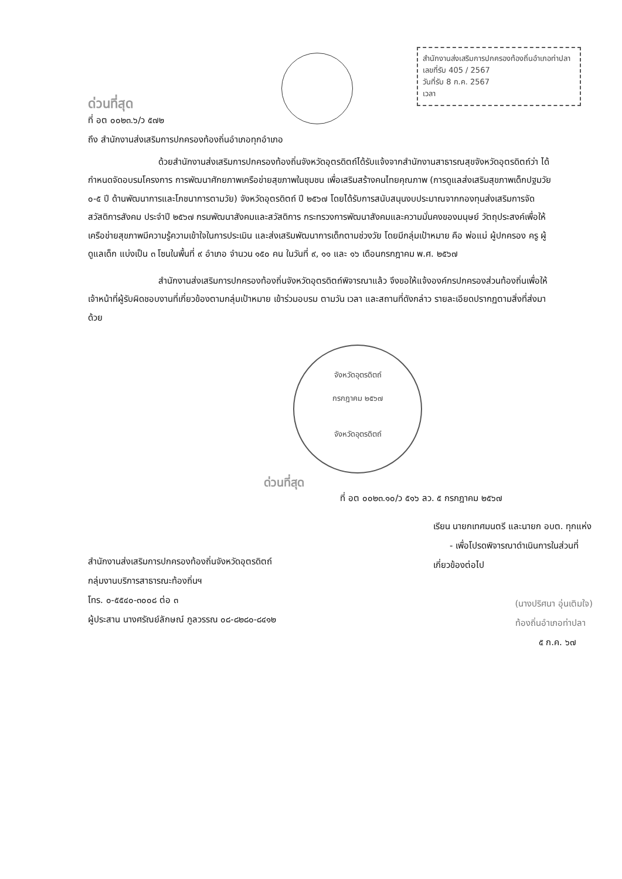สำนักงานส่งเสริมการปกครองท้องถิ่นอำเภอท่าปลา
เลขที่รับ 405 / 2567
วันที่รับ 8 ก.ค. 2567
เวลา
ด่วนที่สุด
ที่ อต ๐๐๒๓.๖/ว ๕๗๒
ถึง สำนักงานส่งเสริมการปกครองท้องถิ่นอำเภอทุกอำเภอ
ด้วยสำนักงานส่งเสริมการปกครองท้องถิ่นจังหวัดอุตรดิตถ์ได้รับแจ้งจากสำนักงานสาธารณสุขจังหวัดอุตรดิตถ์ว่า ได้กำหนดจัดอบรมโครงการ การพัฒนาศักยภาพเครือข่ายสุขภาพในชุมชน เพื่อเสริมสร้างคนไทยคุณภาพ (การดูแลส่งเสริมสุขภาพเด็กปฐมวัย ๐-๕ ปี ด้านพัฒนาการและโภชนาการตามวัย) จังหวัดอุตรดิตถ์ ปี ๒๕๖๗ โดยได้รับการสนับสนุนงบประมาณจากกองทุนส่งเสริมการจัดสวัสดิการสังคม ประจำปี ๒๕๖๗ กรมพัฒนาสังคมและสวัสดิการ กระทรวงการพัฒนาสังคมและความมั่นคงของมนุษย์ วัตถุประสงค์เพื่อให้เครือข่ายสุขภาพมีความรู้ความเข้าใจในการประเมิน และส่งเสริมพัฒนาการเด็กตามช่วงวัย โดยมีกลุ่มเป้าหมาย คือ พ่อแม่ ผู้ปกครอง ครู ผู้ดูแลเด็ก แบ่งเป็น ๓ โซนในพื้นที่ ๙ อำเภอ จำนวน ๑๕๐ คน ในวันที่ ๙, ๑๑ และ ๑๖ เดือนกรกฎาคม พ.ศ. ๒๕๖๗
สำนักงานส่งเสริมการปกครองท้องถิ่นจังหวัดอุตรดิตถ์พิจารณาแล้ว จึงขอให้แจ้งองค์กรปกครองส่วนท้องถิ่นเพื่อให้เจ้าหน้าที่ผู้รับผิดชอบงานที่เกี่ยวข้องตามกลุ่มเป้าหมาย เข้าร่วมอบรม ตามวัน เวลา และสถานที่ดังกล่าว รายละเอียดปรากฏตามสิ่งที่ส่งมาด้วย
จังหวัดอุตรดิตถ์
กรกฎาคม ๒๕๖๗
จังหวัดอุตรดิตถ์
ด่วนที่สุด
ที่ อต ๐๐๒๓.๑๐/ว ๕๑๖ ลว. ๕ กรกฎาคม ๒๕๖๗
สำนักงานส่งเสริมการปกครองท้องถิ่นจังหวัดอุตรดิตถ์
กลุ่มงานบริการสาธารณะท้องถิ่นฯ
โทร. ๐-๕๕๔๐-๓๐๐๘ ต่อ ๓
ผู้ประสาน นางศรัณย์ลักษณ์ ภูลวรรณ ๐๘-๘๒๘๐-๘๔๑๒
เรียน นายกเทศมนตรี และนายก อบต. ทุกแห่ง
- เพื่อโปรดพิจารณาดำเนินการในส่วนที่
เกี่ยวข้องต่อไป
(นางปริศนา อุ่นเติมใจ)
ท้องถิ่นอำเภอท่าปลา
๕ ก.ค. ๖๗